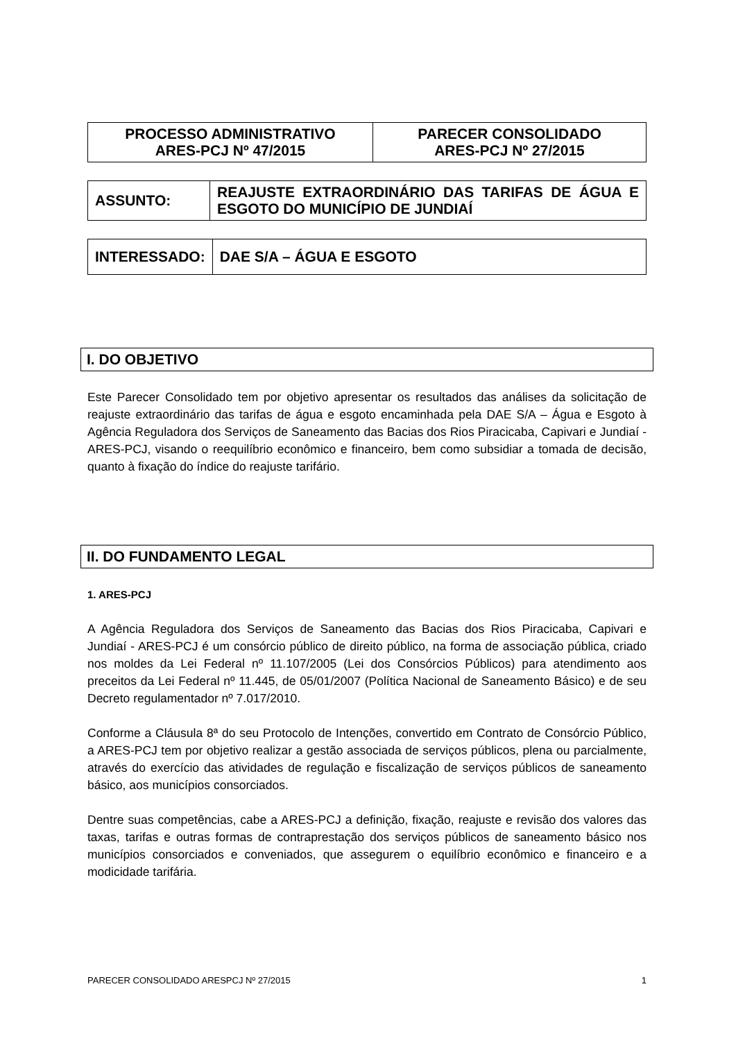| PROCESSO ADMINISTRATIVO ARES-PCJ Nº 47/2015 | PARECER CONSOLIDADO ARES-PCJ Nº 27/2015 |
| ASSUNTO: | REAJUSTE EXTRAORDINÁRIO DAS TARIFAS DE ÁGUA E ESGOTO DO MUNICÍPIO DE JUNDIAÍ |
| INTERESSADO: | DAE S/A – ÁGUA E ESGOTO |
I. DO OBJETIVO
Este Parecer Consolidado tem por objetivo apresentar os resultados das análises da solicitação de reajuste extraordinário das tarifas de água e esgoto encaminhada pela DAE S/A – Água e Esgoto à Agência Reguladora dos Serviços de Saneamento das Bacias dos Rios Piracicaba, Capivari e Jundiaí - ARES-PCJ, visando o reequilíbrio econômico e financeiro, bem como subsidiar a tomada de decisão, quanto à fixação do índice do reajuste tarifário.
II. DO FUNDAMENTO LEGAL
1. ARES-PCJ
A Agência Reguladora dos Serviços de Saneamento das Bacias dos Rios Piracicaba, Capivari e Jundiaí - ARES-PCJ é um consórcio público de direito público, na forma de associação pública, criado nos moldes da Lei Federal nº 11.107/2005 (Lei dos Consórcios Públicos) para atendimento aos preceitos da Lei Federal nº 11.445, de 05/01/2007 (Política Nacional de Saneamento Básico) e de seu Decreto regulamentador nº 7.017/2010.
Conforme a Cláusula 8ª do seu Protocolo de Intenções, convertido em Contrato de Consórcio Público, a ARES-PCJ tem por objetivo realizar a gestão associada de serviços públicos, plena ou parcialmente, através do exercício das atividades de regulação e fiscalização de serviços públicos de saneamento básico, aos municípios consorciados.
Dentre suas competências, cabe a ARES-PCJ a definição, fixação, reajuste e revisão dos valores das taxas, tarifas e outras formas de contraprestação dos serviços públicos de saneamento básico nos municípios consorciados e conveniados, que assegurem o equilíbrio econômico e financeiro e a modicidade tarifária.
PARECER CONSOLIDADO ARESPCJ Nº 27/2015 1